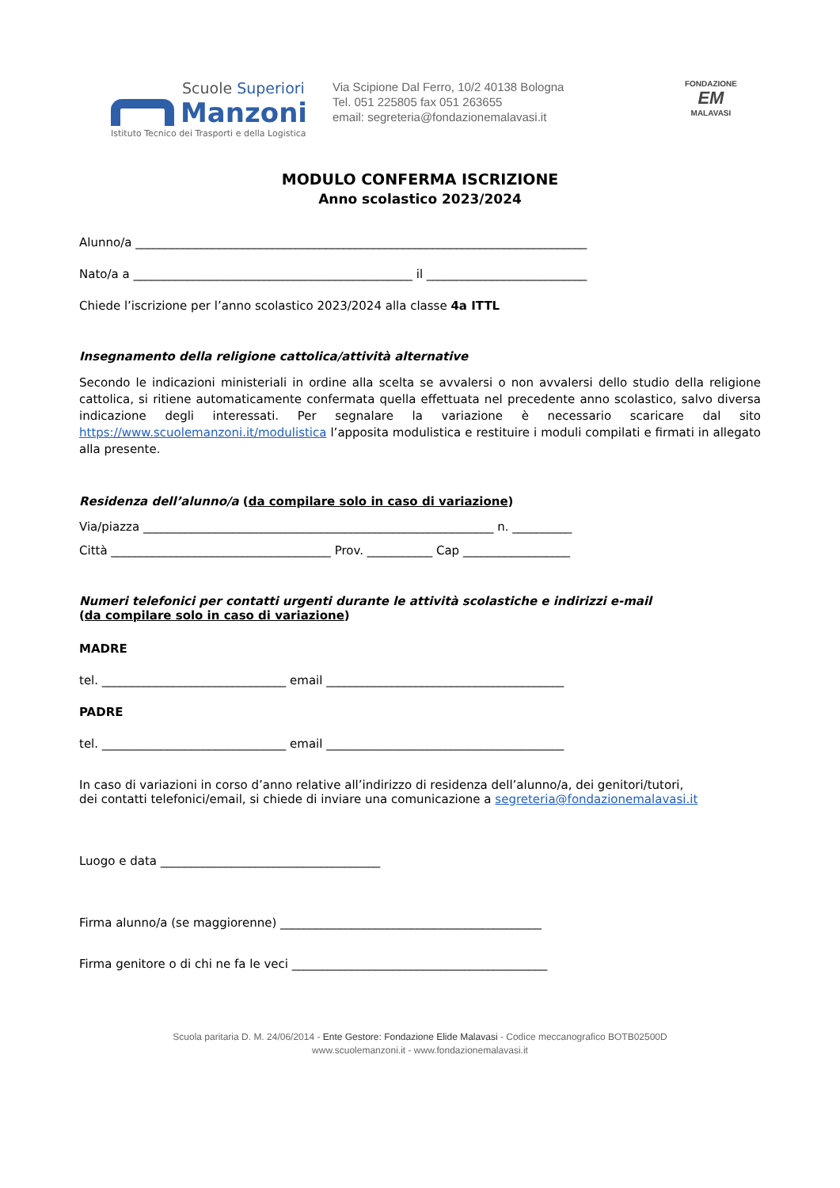Scuole Superiori
Manzoni
Istituto Tecnico dei Trasporti e della Logistica
Via Scipione Dal Ferro, 10/2 40138 Bologna
Tel. 051 225805 fax 051 263655
email: segreteria@fondazionemalavasi.it
FONDAZIONE
EM
MALAVASI
MODULO CONFERMA ISCRIZIONE
Anno scolastico 2023/2024
Alunno/a ____________________________________________________________________________
Nato/a a _______________________________________________ il ___________________________
Chiede l’iscrizione per l’anno scolastico 2023/2024 alla classe 4a ITTL
Insegnamento della religione cattolica/attività alternative
Secondo le indicazioni ministeriali in ordine alla scelta se avvalersi o non avvalersi dello studio della religione cattolica, si ritiene automaticamente confermata quella effettuata nel precedente anno scolastico, salvo diversa indicazione degli interessati. Per segnalare la variazione è necessario scaricare dal sito https://www.scuolemanzoni.it/modulistica l’apposita modulistica e restituire i moduli compilati e firmati in allegato alla presente.
Residenza dell’alunno/a (da compilare solo in caso di variazione)
Via/piazza ___________________________________________________________ n. __________
Città _____________________________________ Prov. ___________ Cap __________________
Numeri telefonici per contatti urgenti durante le attività scolastiche e indirizzi e-mail
(da compilare solo in caso di variazione)
MADRE
tel. _______________________________ email ________________________________________
PADRE
tel. _______________________________ email ________________________________________
In caso di variazioni in corso d’anno relative all’indirizzo di residenza dell’alunno/a, dei genitori/tutori,
dei contatti telefonici/email, si chiede di inviare una comunicazione a segreteria@fondazionemalavasi.it
Luogo e data _____________________________________
Firma alunno/a (se maggiorenne) ____________________________________________
Firma genitore o di chi ne fa le veci ___________________________________________
Scuola paritaria D. M. 24/06/2014 - Ente Gestore: Fondazione Elide Malavasi - Codice meccanografico BOTB02500D
www.scuolemanzoni.it - www.fondazionemalavasi.it